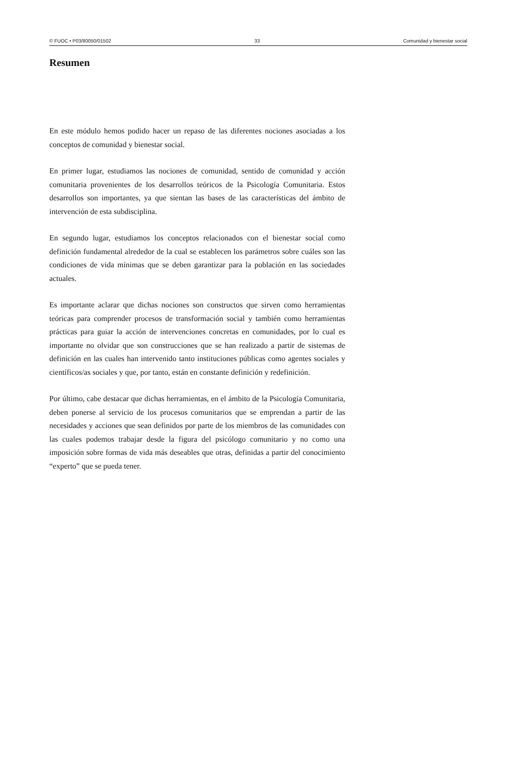© FUOC • P03/80050/01502 33 Comunidad y bienestar social
Resumen
En este módulo hemos podido hacer un repaso de las diferentes nociones asociadas a los conceptos de comunidad y bienestar social.
En primer lugar, estudiamos las nociones de comunidad, sentido de comunidad y acción comunitaria provenientes de los desarrollos teóricos de la Psicología Comunitaria. Estos desarrollos son importantes, ya que sientan las bases de las características del ámbito de intervención de esta subdisciplina.
En segundo lugar, estudiamos los conceptos relacionados con el bienestar social como definición fundamental alrededor de la cual se establecen los parámetros sobre cuáles son las condiciones de vida mínimas que se deben garantizar para la población en las sociedades actuales.
Es importante aclarar que dichas nociones son constructos que sirven como herramientas teóricas para comprender procesos de transformación social y también como herramientas prácticas para guiar la acción de intervenciones concretas en comunidades, por lo cual es importante no olvidar que son construcciones que se han realizado a partir de sistemas de definición en las cuales han intervenido tanto instituciones públicas como agentes sociales y científicos/as sociales y que, por tanto, están en constante definición y redefinición.
Por último, cabe destacar que dichas herramientas, en el ámbito de la Psicología Comunitaria, deben ponerse al servicio de los procesos comunitarios que se emprendan a partir de las necesidades y acciones que sean definidos por parte de los miembros de las comunidades con las cuales podemos trabajar desde la figura del psicólogo comunitario y no como una imposición sobre formas de vida más deseables que otras, definidas a partir del conocimiento “experto” que se pueda tener.